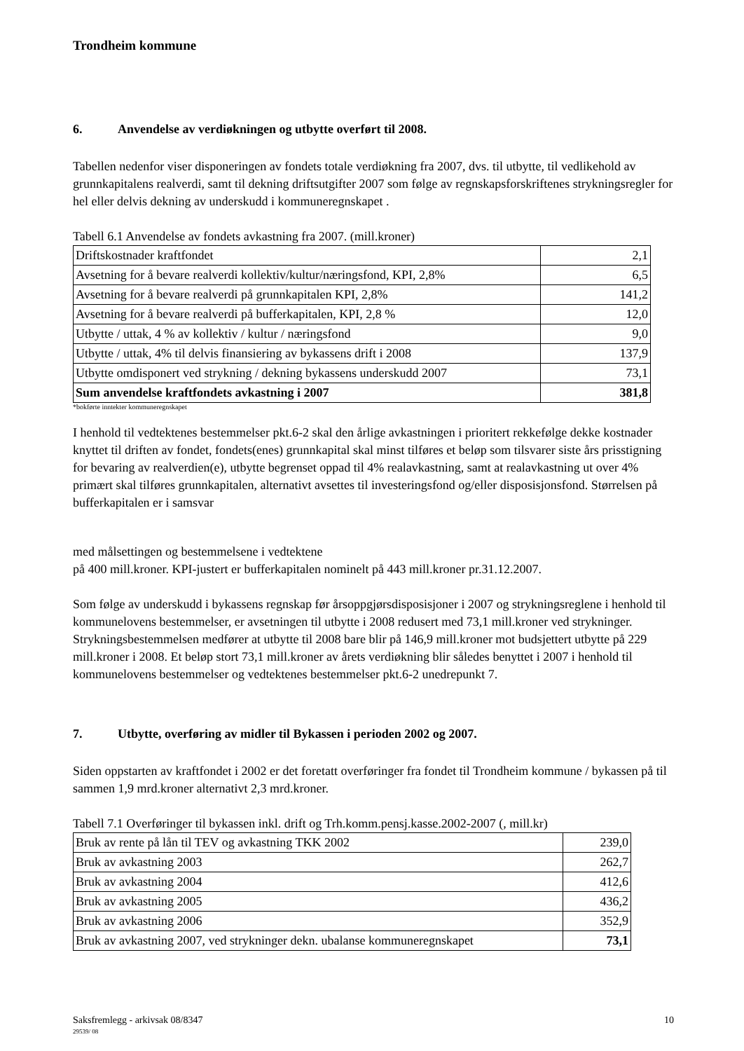Trondheim kommune
6. Anvendelse av verdiøkningen og utbytte overført til 2008.
Tabellen nedenfor viser disponeringen av fondets totale verdiøkning fra 2007, dvs. til utbytte, til vedlikehold av grunnkapitalens realverdi, samt til dekning driftsutgifter 2007 som følge av regnskapsforskriftenes strykningsregler for hel eller delvis dekning av underskudd i kommuneregnskapet .
Tabell 6.1 Anvendelse av fondets avkastning fra 2007. (mill.kroner)
| Driftskostnader kraftfondet | 2,1 |
| Avsetning for å bevare realverdi kollektiv/kultur/næringsfond, KPI, 2,8% | 6,5 |
| Avsetning for å bevare realverdi på grunnkapitalen KPI, 2,8% | 141,2 |
| Avsetning for å bevare realverdi på bufferkapitalen, KPI, 2,8 % | 12,0 |
| Utbytte / uttak, 4 % av kollektiv / kultur / næringsfond | 9,0 |
| Utbytte / uttak, 4% til delvis finansiering av bykassens drift i 2008 | 137,9 |
| Utbytte omdisponert ved strykning / dekning bykassens underskudd 2007 | 73,1 |
| Sum anvendelse kraftfondets avkastning i 2007 | 381,8 |
*bokførte inntekter kommuneregnskapet
I henhold til vedtektenes bestemmelser pkt.6-2 skal den årlige avkastningen i prioritert rekkefølge dekke kostnader knyttet til driften av fondet, fondets(enes) grunnkapital skal minst tilføres et beløp som tilsvarer siste års prisstigning for bevaring av realverdien(e), utbytte begrenset oppad til 4% realavkastning, samt at realavkastning ut over 4% primært skal tilføres grunnkapitalen, alternativt avsettes til investeringsfond og/eller disposisjonsfond. Størrelsen på bufferkapitalen er i samsvar
med målsettingen og bestemmelsene i vedtektene
på 400 mill.kroner. KPI-justert er bufferkapitalen nominelt på 443 mill.kroner pr.31.12.2007.
Som følge av underskudd i bykassens regnskap før årsoppgjørsdisposisjoner i 2007 og strykningsreglene i henhold til kommunelovens bestemmelser, er avsetningen til utbytte i 2008 redusert med 73,1 mill.kroner ved strykninger. Strykningsbestemmelsen medfører at utbytte til 2008 bare blir på 146,9 mill.kroner mot budsjettert utbytte på 229 mill.kroner i 2008. Et beløp stort 73,1 mill.kroner av årets verdiøkning blir således benyttet i 2007 i henhold til kommunelovens bestemmelser og vedtektenes bestemmelser pkt.6-2 unedrepunkt 7.
7. Utbytte, overføring av midler til Bykassen i perioden 2002 og 2007.
Siden oppstarten av kraftfondet i 2002 er det foretatt overføringer fra fondet til Trondheim kommune / bykassen på til sammen 1,9 mrd.kroner alternativt 2,3 mrd.kroner.
Tabell 7.1 Overføringer til bykassen inkl. drift og Trh.komm.pensj.kasse.2002-2007 (, mill.kr)
| Bruk av rente på lån til TEV og avkastning TKK 2002 | 239,0 |
| Bruk av avkastning 2003 | 262,7 |
| Bruk av avkastning 2004 | 412,6 |
| Bruk av avkastning 2005 | 436,2 |
| Bruk av avkastning 2006 | 352,9 |
| Bruk av avkastning 2007, ved strykninger dekn. ubalanse kommuneregnskapet | 73,1 |
Saksfremlegg - arkivsak 08/8347 10
29539/ 08